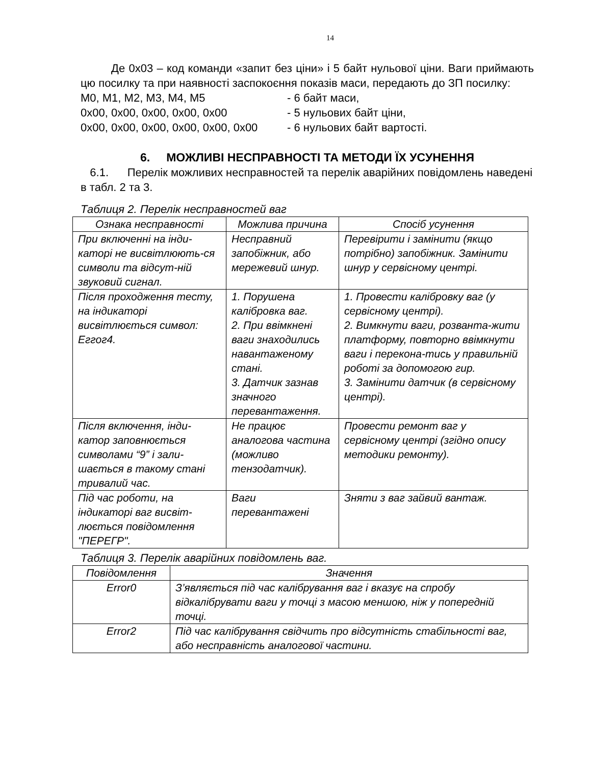14
Де 0x03 – код команди «запит без ціни» і 5 байт нульової ціни. Ваги приймають цю посилку та при наявності заспокоєння показів маси, передають до ЗП посилку:
M0, M1, M2, M3, M4, M5 - 6 байт маси,
0x00, 0x00, 0x00, 0x00, 0x00 - 5 нульових байт ціни,
0x00, 0x00, 0x00, 0x00, 0x00, 0x00 - 6 нульових байт вартості.
6. МОЖЛИВІ НЕСПРАВНОСТІ ТА МЕТОДИ ЇХ УСУНЕННЯ
6.1. Перелік можливих несправностей та перелік аварійних повідомлень наведені в табл. 2 та 3.
Таблиця 2. Перелік несправностей ваг
| Ознака несправності | Можлива причина | Спосіб усунення |
| --- | --- | --- |
| При включенні на інди-каторі не висвітлюють-ся символи та відсут-ній звуковий сигнал. | Несправний запобіжник, або мережевий шнур. | Перевірити і замінити (якщо потрібно) запобіжник. Замінити шнур у сервісному центрі. |
| Після проходження тесту, на індикаторі висвітлюється символ: Еггог4. | 1. Порушена калібровка ваг. 2. При ввімкнені ваги знаходились навантаженому стані. 3. Датчик зазнав значного перевантаження. | 1. Провести калібровку ваг (у сервісному центрі). 2. Вимкнути ваги, розванта-жити платформу, повторно ввімкнути ваги і перекона-тись у правильній роботі за допомогою гир. 3. Замінити датчик (в сервісному центрі). |
| Після включення, інди-катор заповнюється символами “9” і зали-шається в такому стані тривалий час. | Не працює аналогова частина (можливо тензодатчик). | Провести ремонт ваг у сервісному центрі (згідно опису методики ремонту). |
| Під час роботи, на індикаторі ваг висвіт-люється повідомлення "ПЕРЕГР". | Ваги перевантажені | Зняти з ваг зайвий вантаж. |
Таблиця 3. Перелік аварійних повідомлень ваг.
| Повідомлення | Значення |
| --- | --- |
| Error0 | З’являється під час калібрування ваг і вказує на спробу відкалібрувати ваги у точці з масою меншою, ніж у попередній точці. |
| Error2 | Під час калібрування свідчить про відсутність стабільності ваг, або несправність аналогової частини. |